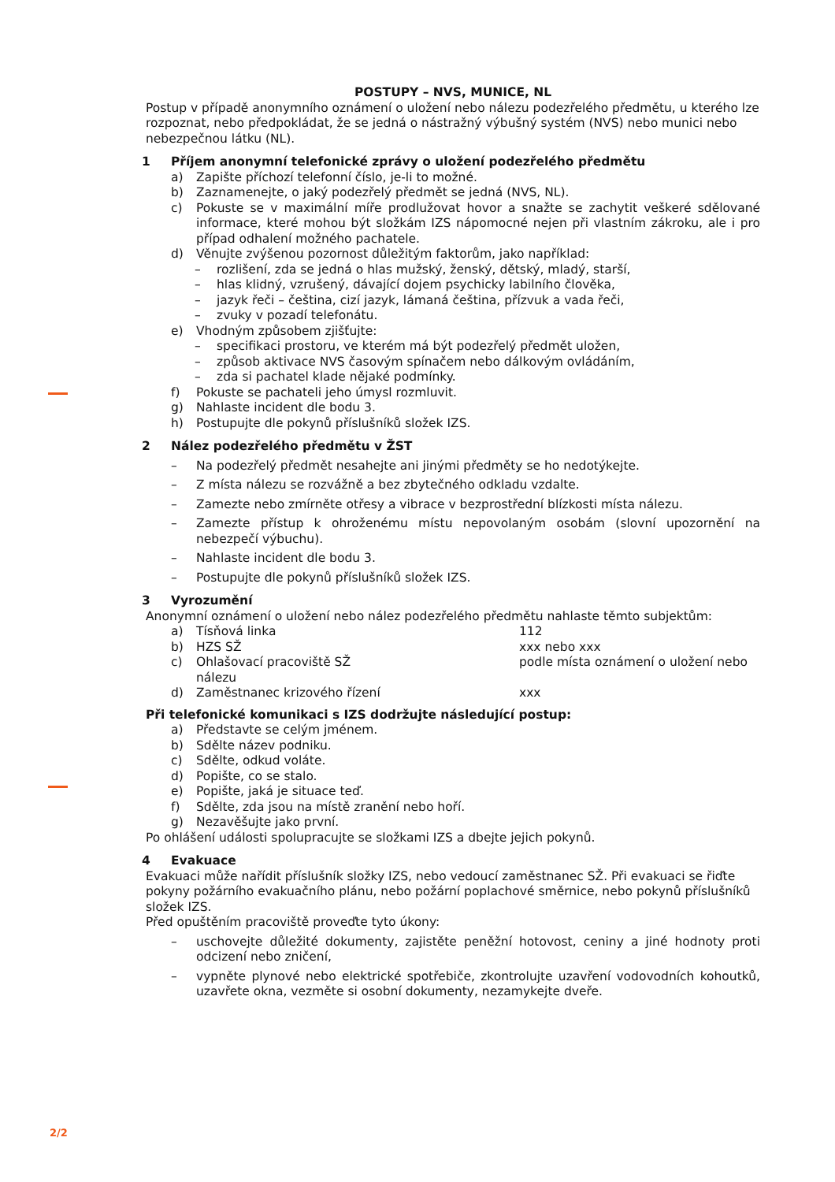POSTUPY – NVS, MUNICE, NL
Postup v případě anonymního oznámení o uložení nebo nálezu podezřelého předmětu, u kterého lze rozpoznat, nebo předpokládat, že se jedná o nástražný výbušný systém (NVS) nebo munici nebo nebezpečnou látku (NL).
1 Příjem anonymní telefonické zprávy o uložení podezřelého předmětu
a) Zapište příchozí telefonní číslo, je-li to možné.
b) Zaznamenejte, o jaký podezřelý předmět se jedná (NVS, NL).
c) Pokuste se v maximální míře prodlužovat hovor a snažte se zachytit veškeré sdělované informace, které mohou být složkám IZS nápomocné nejen při vlastním zákroku, ale i pro případ odhalení možného pachatele.
d) Věnujte zvýšenou pozornost důležitým faktorům, jako například:
– rozlišení, zda se jedná o hlas mužský, ženský, dětský, mladý, starší,
– hlas klidný, vzrušený, dávající dojem psychicky labilního člověka,
– jazyk řeči – čeština, cizí jazyk, lámaná čeština, přízvuk a vada řeči,
– zvuky v pozadí telefonátu.
e) Vhodným způsobem zjišťujte:
– specifikaci prostoru, ve kterém má být podezřelý předmět uložen,
– způsob aktivace NVS časovým spínačem nebo dálkovým ovládáním,
– zda si pachatel klade nějaké podmínky.
f) Pokuste se pachateli jeho úmysl rozmluvit.
g) Nahlaste incident dle bodu 3.
h) Postupujte dle pokynů příslušníků složek IZS.
2 Nález podezřelého předmětu v ŽST
– Na podezřelý předmět nesahejte ani jinými předměty se ho nedotýkejte.
– Z místa nálezu se rozvážně a bez zbytečného odkladu vzdalte.
– Zamezte nebo zmírněte otřesy a vibrace v bezprostřední blízkosti místa nálezu.
– Zamezte přístup k ohroženému místu nepovolaným osobám (slovní upozornění na nebezpečí výbuchu).
– Nahlaste incident dle bodu 3.
– Postupujte dle pokynů příslušníků složek IZS.
3 Vyrozumění
Anonymní oznámení o uložení nebo nález podezřelého předmětu nahlaste těmto subjektům:
a) Tísňová linka 112
b) HZS SŽ xxx nebo xxx
c) Ohlašovací pracoviště SŽ podle místa oznámení o uložení nebo
nálezu
d) Zaměstnanec krizového řízení xxx
Při telefonické komunikaci s IZS dodržujte následující postup:
a) Představte se celým jménem.
b) Sdělte název podniku.
c) Sdělte, odkud voláte.
d) Popište, co se stalo.
e) Popište, jaká je situace teď.
f) Sdělte, zda jsou na místě zranění nebo hoří.
g) Nezavěšujte jako první.
Po ohlášení události spolupracujte se složkami IZS a dbejte jejich pokynů.
4 Evakuace
Evakuaci může nařídit příslušník složky IZS, nebo vedoucí zaměstnanec SŽ. Při evakuaci se řiďte pokyny požárního evakuačního plánu, nebo požární poplachové směrnice, nebo pokynů příslušníků složek IZS.
Před opuštěním pracoviště proveďte tyto úkony:
– uschovejte důležité dokumenty, zajistěte peněžní hotovost, ceniny a jiné hodnoty proti odcizení nebo zničení,
– vypněte plynové nebo elektrické spotřebiče, zkontrolujte uzavření vodovodních kohoutků, uzavřete okna, vezměte si osobní dokumenty, nezamykejte dveře.
2/2